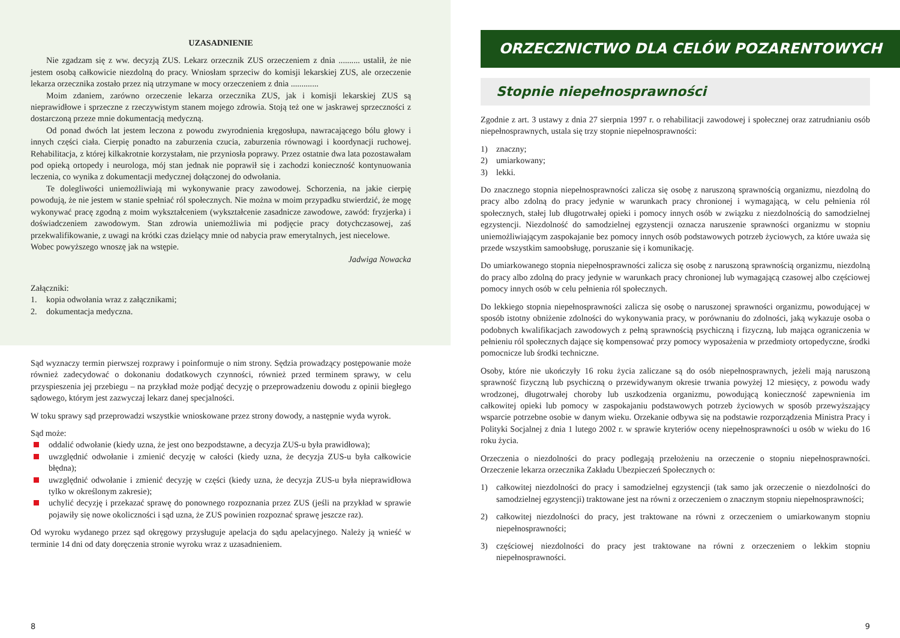UZASADNIENIE
Nie zgadzam się z ww. decyzją ZUS. Lekarz orzecznik ZUS orzeczeniem z dnia .......... ustalił, że nie jestem osobą całkowicie niezdolną do pracy. Wniosłam sprzeciw do komisji lekarskiej ZUS, ale orzeczenie lekarza orzecznika zostało przez nią utrzymane w mocy orzeczeniem z dnia .............
Moim zdaniem, zarówno orzeczenie lekarza orzecznika ZUS, jak i komisji lekarskiej ZUS są nieprawidłowe i sprzeczne z rzeczywistym stanem mojego zdrowia. Stoją też one w jaskrawej sprzeczności z dostarczoną przeze mnie dokumentacją medyczną.
Od ponad dwóch lat jestem leczona z powodu zwyrodnienia kręgosłupa, nawracającego bólu głowy i innych części ciała. Cierpię ponadto na zaburzenia czucia, zaburzenia równowagi i koordynacji ruchowej. Rehabilitacja, z której kilkakrotnie korzystałam, nie przyniosła poprawy. Przez ostatnie dwa lata pozostawałam pod opieką ortopedy i neurologa, mój stan jednak nie poprawił się i zachodzi konieczność kontynuowania leczenia, co wynika z dokumentacji medycznej dołączonej do odwołania.
Te dolegliwości uniemożliwiają mi wykonywanie pracy zawodowej. Schorzenia, na jakie cierpię powodują, że nie jestem w stanie spełniać ról społecznych. Nie można w moim przypadku stwierdzić, że mogę wykonywać pracę zgodną z moim wykształceniem (wykształcenie zasadnicze zawodowe, zawód: fryzjerka) i doświadczeniem zawodowym. Stan zdrowia uniemożliwia mi podjęcie pracy dotychczasowej, zaś przekwalifikowanie, z uwagi na krótki czas dzielący mnie od nabycia praw emerytalnych, jest niecelowe.
Wobec powyższego wnoszę jak na wstępie.
Jadwiga Nowacka
Załączniki:
1. kopia odwołania wraz z załącznikami;
2. dokumentacja medyczna.
Sąd wyznaczy termin pierwszej rozprawy i poinformuje o nim strony. Sędzia prowadzący postępowanie może również zadecydować o dokonaniu dodatkowych czynności, również przed terminem sprawy, w celu przyspieszenia jej przebiegu – na przykład może podjąć decyzję o przeprowadzeniu dowodu z opinii biegłego sądowego, którym jest zazwyczaj lekarz danej specjalności.
W toku sprawy sąd przeprowadzi wszystkie wnioskowane przez strony dowody, a następnie wyda wyrok.
Sąd może:
oddalić odwołanie (kiedy uzna, że jest ono bezpodstawne, a decyzja ZUS-u była prawidłowa);
uwzględnić odwołanie i zmienić decyzję w całości (kiedy uzna, że decyzja ZUS-u była całkowicie błędna);
uwzględnić odwołanie i zmienić decyzję w części (kiedy uzna, że decyzja ZUS-u była nieprawidłowa tylko w określonym zakresie);
uchylić decyzję i przekazać sprawę do ponownego rozpoznania przez ZUS (jeśli na przykład w sprawie pojawiły się nowe okoliczności i sąd uzna, że ZUS powinien rozpoznać sprawę jeszcze raz).
Od wyroku wydanego przez sąd okręgowy przysługuje apelacja do sądu apelacyjnego. Należy ją wnieść w terminie 14 dni od daty doręczenia stronie wyroku wraz z uzasadnieniem.
8
ORZECZNICTWO DLA CELÓW POZARENTOWYCH
Stopnie niepełnosprawności
Zgodnie z art. 3 ustawy z dnia 27 sierpnia 1997 r. o rehabilitacji zawodowej i społecznej oraz zatrudnianiu osób niepełnosprawnych, ustala się trzy stopnie niepełnosprawności:
1) znaczny;
2) umiarkowany;
3) lekki.
Do znacznego stopnia niepełnosprawności zalicza się osobę z naruszoną sprawnością organizmu, niezdolną do pracy albo zdolną do pracy jedynie w warunkach pracy chronionej i wymagającą, w celu pełnienia ról społecznych, stałej lub długotrwałej opieki i pomocy innych osób w związku z niezdolnością do samodzielnej egzystencji. Niezdolność do samodzielnej egzystencji oznacza naruszenie sprawności organizmu w stopniu uniemożliwiającym zaspokajanie bez pomocy innych osób podstawowych potrzeb życiowych, za które uważa się przede wszystkim samoobsługę, poruszanie się i komunikację.
Do umiarkowanego stopnia niepełnosprawności zalicza się osobę z naruszoną sprawnością organizmu, niezdolną do pracy albo zdolną do pracy jedynie w warunkach pracy chronionej lub wymagającą czasowej albo częściowej pomocy innych osób w celu pełnienia ról społecznych.
Do lekkiego stopnia niepełnosprawności zalicza się osobę o naruszonej sprawności organizmu, powodującej w sposób istotny obniżenie zdolności do wykonywania pracy, w porównaniu do zdolności, jaką wykazuje osoba o podobnych kwalifikacjach zawodowych z pełną sprawnością psychiczną i fizyczną, lub mająca ograniczenia w pełnieniu ról społecznych dające się kompensować przy pomocy wyposażenia w przedmioty ortopedyczne, środki pomocnicze lub środki techniczne.
Osoby, które nie ukończyły 16 roku życia zaliczane są do osób niepełnosprawnych, jeżeli mają naruszoną sprawność fizyczną lub psychiczną o przewidywanym okresie trwania powyżej 12 miesięcy, z powodu wady wrodzonej, długotrwałej choroby lub uszkodzenia organizmu, powodującą konieczność zapewnienia im całkowitej opieki lub pomocy w zaspokajaniu podstawowych potrzeb życiowych w sposób przewyższający wsparcie potrzebne osobie w danym wieku. Orzekanie odbywa się na podstawie rozporządzenia Ministra Pracy i Polityki Socjalnej z dnia 1 lutego 2002 r. w sprawie kryteriów oceny niepełnosprawności u osób w wieku do 16 roku życia.
Orzeczenia o niezdolności do pracy podlegają przełożeniu na orzeczenie o stopniu niepełnosprawności. Orzeczenie lekarza orzecznika Zakładu Ubezpieczeń Społecznych o:
1) całkowitej niezdolności do pracy i samodzielnej egzystencji (tak samo jak orzeczenie o niezdolności do samodzielnej egzystencji) traktowane jest na równi z orzeczeniem o znacznym stopniu niepełnosprawności;
2) całkowitej niezdolności do pracy, jest traktowane na równi z orzeczeniem o umiarkowanym stopniu niepełnosprawności;
3) częściowej niezdolności do pracy jest traktowane na równi z orzeczeniem o lekkim stopniu niepełnosprawności.
9